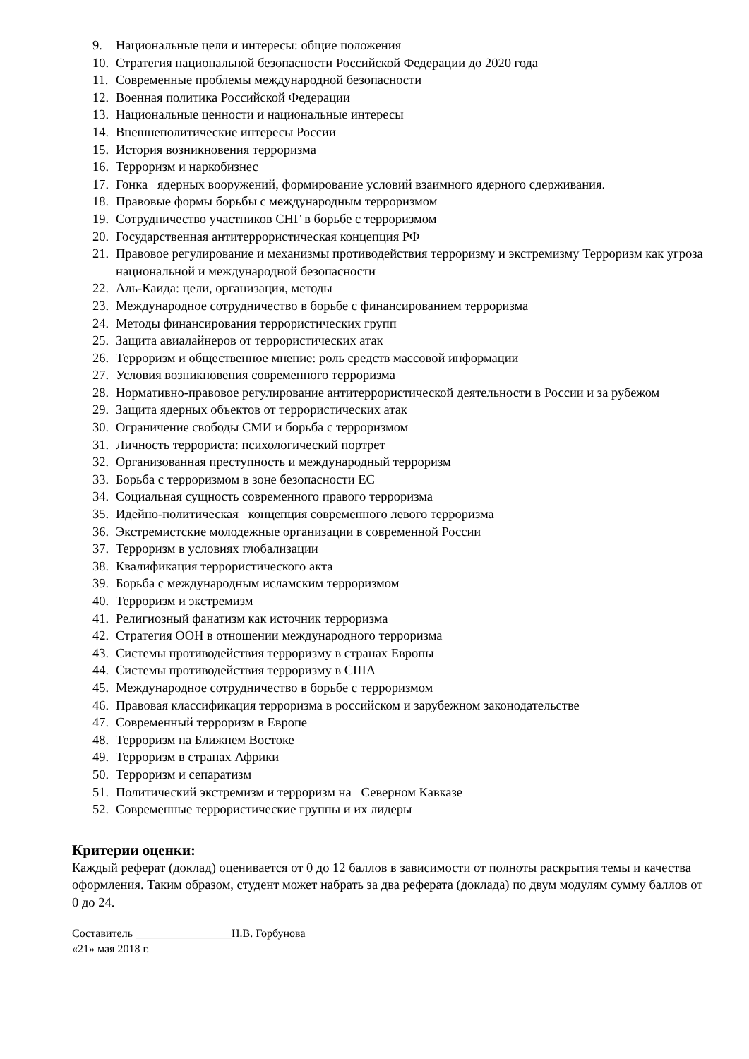9. Национальные цели и интересы: общие положения
10. Стратегия национальной безопасности Российской Федерации до 2020 года
11. Современные проблемы международной безопасности
12. Военная политика Российской Федерации
13. Национальные ценности и национальные интересы
14. Внешнеполитические интересы России
15. История возникновения терроризма
16. Терроризм и наркобизнес
17. Гонка ядерных вооружений, формирование условий взаимного ядерного сдерживания.
18. Правовые формы борьбы с международным терроризмом
19. Сотрудничество участников СНГ в борьбе с терроризмом
20. Государственная антитеррористическая концепция РФ
21. Правовое регулирование и механизмы противодействия терроризму и экстремизму Терроризм как угроза национальной и международной безопасности
22. Аль-Каида: цели, организация, методы
23. Международное сотрудничество в борьбе с финансированием терроризма
24. Методы финансирования террористических групп
25. Защита авиалайнеров от террористических атак
26. Терроризм и общественное мнение: роль средств массовой информации
27. Условия возникновения современного терроризма
28. Нормативно-правовое регулирование антитеррористической деятельности в России и за рубежом
29. Защита ядерных объектов от террористических атак
30. Ограничение свободы СМИ и борьба с терроризмом
31. Личность террориста: психологический портрет
32. Организованная преступность и международный терроризм
33. Борьба с терроризмом в зоне безопасности ЕС
34. Социальная сущность современного правого терроризма
35. Идейно-политическая концепция современного левого терроризма
36. Экстремистские молодежные организации в современной России
37. Терроризм в условиях глобализации
38. Квалификация террористического акта
39. Борьба с международным исламским терроризмом
40. Терроризм и экстремизм
41. Религиозный фанатизм как источник терроризма
42. Стратегия ООН в отношении международного терроризма
43. Системы противодействия терроризму в странах Европы
44. Системы противодействия терроризму в США
45. Международное сотрудничество в борьбе с терроризмом
46. Правовая классификация терроризма в российском и зарубежном законодательстве
47. Современный терроризм в Европе
48. Терроризм на Ближнем Востоке
49. Терроризм в странах Африки
50. Терроризм и сепаратизм
51. Политический экстремизм и терроризм на Северном Кавказе
52. Современные террористические группы и их лидеры
Критерии оценки:
Каждый реферат (доклад) оценивается от 0 до 12 баллов в зависимости от полноты раскрытия темы и качества оформления. Таким образом, студент может набрать за два реферата (доклада) по двум модулям сумму баллов от 0 до 24.
Составитель _________________Н.В. Горбунова
«21» мая 2018 г.